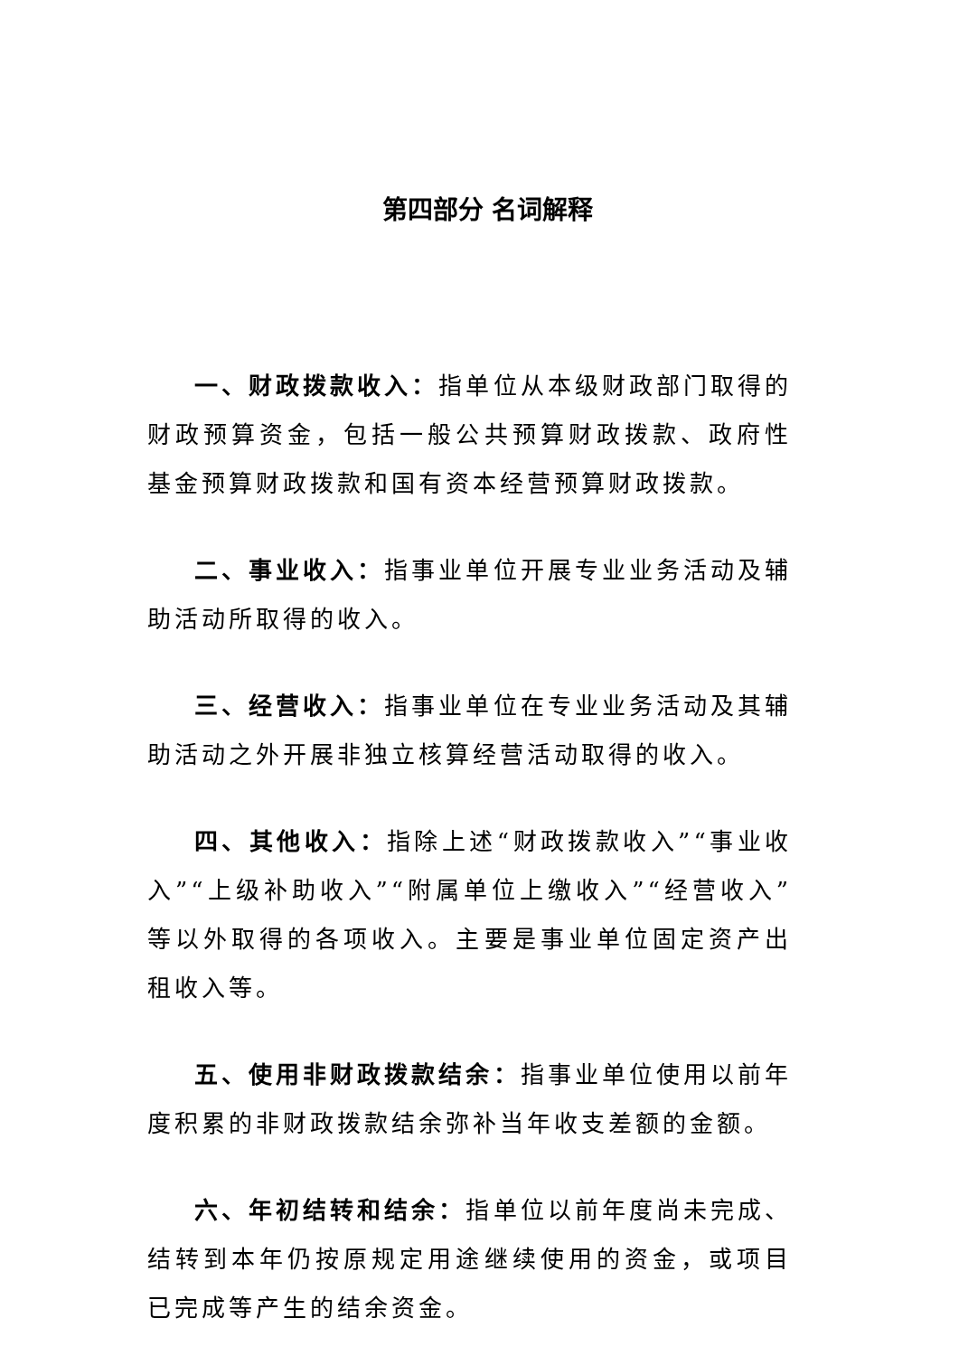第四部分 名词解释
一、财政拨款收入：指单位从本级财政部门取得的财政预算资金，包括一般公共预算财政拨款、政府性基金预算财政拨款和国有资本经营预算财政拨款。
二、事业收入：指事业单位开展专业业务活动及辅助活动所取得的收入。
三、经营收入：指事业单位在专业业务活动及其辅助活动之外开展非独立核算经营活动取得的收入。
四、其他收入：指除上述“财政拨款收入”“事业收入”“上级补助收入”“附属单位上缴收入”“经营收入”等以外取得的各项收入。主要是事业单位固定资产出租收入等。
五、使用非财政拨款结余：指事业单位使用以前年度积累的非财政拨款结余弥补当年收支差额的金额。
六、年初结转和结余：指单位以前年度尚未完成、结转到本年仍按原规定用途继续使用的资金，或项目已完成等产生的结余资金。